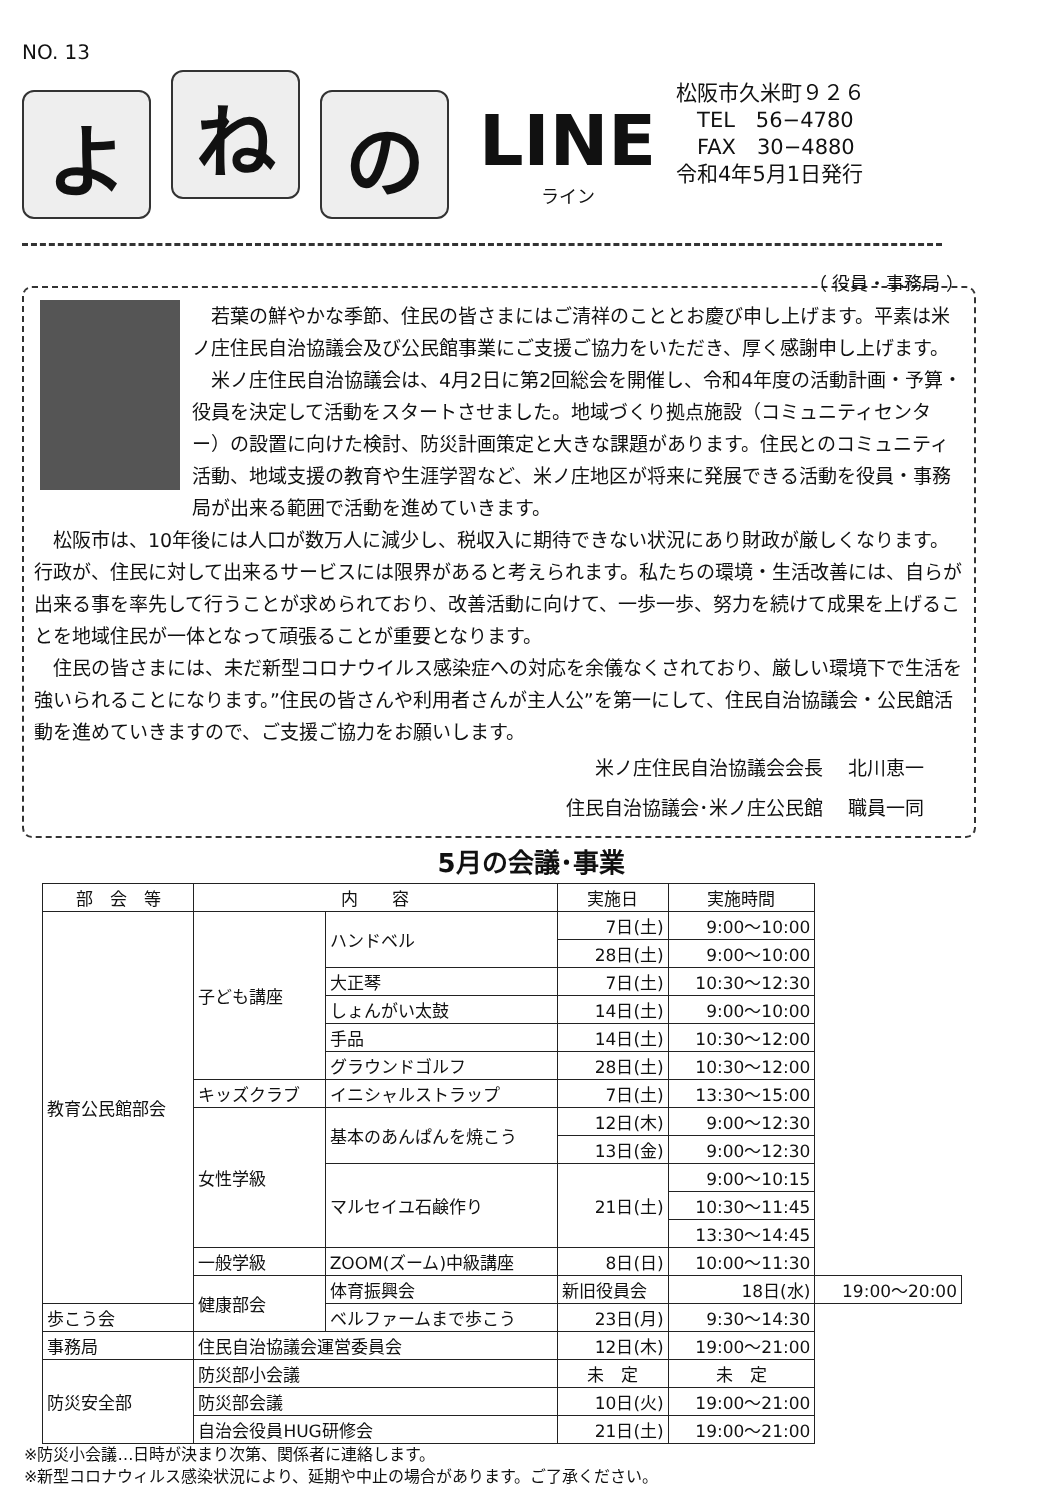NO. 13
よ
ね
の
LINE
ライン
松阪市久米町９２６
　TEL　56−4780
　FAX　30−4880
令和4年5月1日発行
（ 役員・事務局 ）
　若葉の鮮やかな季節、住民の皆さまにはご清祥のこととお慶び申し上げます。平素は米ノ庄住民自治協議会及び公民館事業にご支援ご協力をいただき、厚く感謝申し上げます。
　米ノ庄住民自治協議会は、4月2日に第2回総会を開催し、令和4年度の活動計画・予算・役員を決定して活動をスタートさせました。地域づくり拠点施設（コミュニティセンター）の設置に向けた検討、防災計画策定と大きな課題があります。住民とのコミュニティ活動、地域支援の教育や生涯学習など、米ノ庄地区が将来に発展できる活動を役員・事務局が出来る範囲で活動を進めていきます。
　松阪市は、10年後には人口が数万人に減少し、税収入に期待できない状況にあり財政が厳しくなります。行政が、住民に対して出来るサービスには限界があると考えられます。私たちの環境・生活改善には、自らが出来る事を率先して行うことが求められており、改善活動に向けて、一歩一歩、努力を続けて成果を上げることを地域住民が一体となって頑張ることが重要となります。
　住民の皆さまには、未だ新型コロナウイルス感染症への対応を余儀なくされており、厳しい環境下で生活を強いられることになります。”住民の皆さんや利用者さんが主人公”を第一にして、住民自治協議会・公民館活動を進めていきますので、ご支援ご協力をお願いします。
米ノ庄住民自治協議会会長　 北川恵一
住民自治協議会･米ノ庄公民館　 職員一同
5月の会議･事業
| 部 会 等 | 内 容 | | 実施日 | 実施時間 | |
| --- | --- | --- | --- | --- | --- |
| 教育公民館部会 | 子ども講座 | ハンドベル | 7日(土) | 9:00～10:00 | |
| | | | 28日(土) | 9:00～10:00 | |
| | | 大正琴 | 7日(土) | 10:30～12:30 | |
| | | しょんがい太鼓 | 14日(土) | 9:00～10:00 | |
| | | 手品 | 14日(土) | 10:30～12:00 | |
| | | グラウンドゴルフ | 28日(土) | 10:30～12:00 | |
| | キッズクラブ | イニシャルストラップ | 7日(土) | 13:30～15:00 | |
| | 女性学級 | 基本のあんぱんを焼こう | 12日(木) | 9:00～12:30 | |
| | | | 13日(金) | 9:00～12:30 | |
| | | マルセイユ石鹸作り | 21日(土) | 9:00～10:15 | |
| | | | | 10:30～11:45 | |
| | | | | 13:30～14:45 | |
| | 一般学級 | ZOOM(ズーム)中級講座 | 8日(日) | 10:00～11:30 | |
| | 健康部会 | 体育振興会 | 新旧役員会 | 18日(水) | 19:00～20:00 |
| 歩こう会 | | ベルファームまで歩こう | 23日(月) | 9:30～14:30 | |
| 事務局 | 住民自治協議会運営委員会 | | 12日(木) | 19:00～21:00 | |
| 防災安全部 | 防災部小会議 | | 未 定 | 未 定 | |
| | 防災部会議 | | 10日(火) | 19:00～21:00 | |
| | 自治会役員HUG研修会 | | 21日(土) | 19:00～21:00 | |
※防災小会議…日時が決まり次第、関係者に連絡します。
※新型コロナウィルス感染状況により、延期や中止の場合があります。ご了承ください。